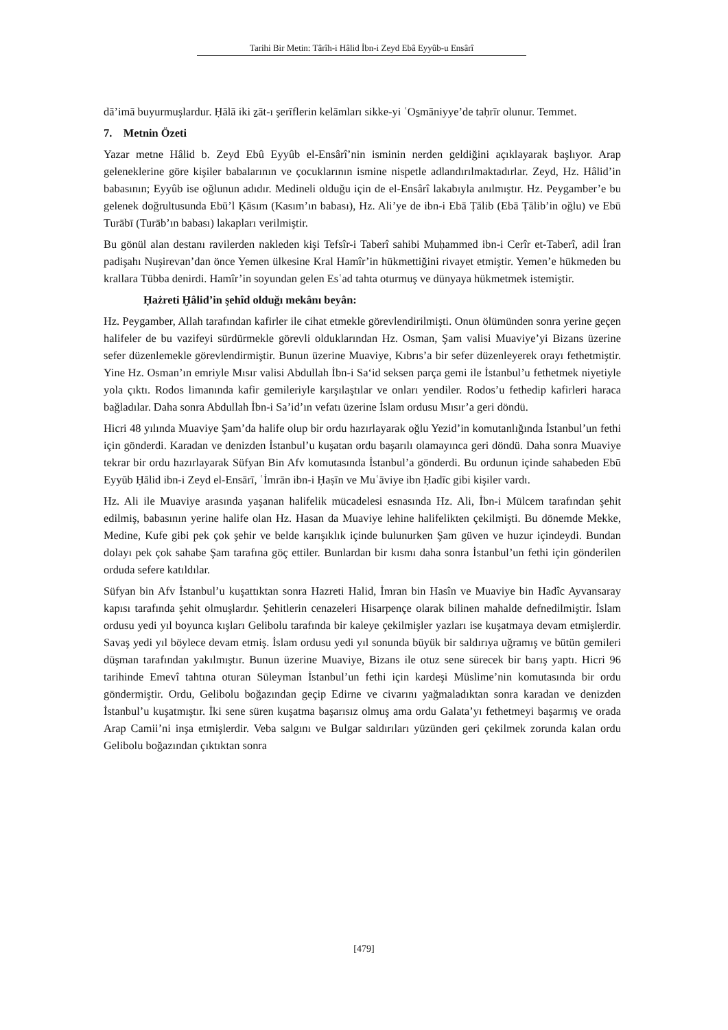Tarihi Bir Metin: Târîh-i Hâlid İbn-i Zeyd Ebâ Eyyûb-u Ensârî
dā’imā buyurmuşlardur. Ḥālā iki ẕāt-ı şerīflerin kelāmları sikke-yi ʿOs̱māniyye’de taḥrīr olunur. Temmet.
7. Metnin Özeti
Yazar metne Hâlid b. Zeyd Ebû Eyyûb el-Ensârî’nin isminin nerden geldiğini açıklayarak başlıyor. Arap geleneklerine göre kişiler babalarının ve çocuklarının ismine nispetle adlandırılmaktadırlar. Zeyd, Hz. Hâlid’in babasının; Eyyûb ise oğlunun adıdır. Medineli olduğu için de el-Ensârî lakabıyla anılmıştır. Hz. Peygamber’e bu gelenek doğrultusunda Ebū’l Ḳāsım (Kasım’ın babası), Hz. Ali’ye de ibn-i Ebā Ṭālib (Ebā Ṭālib’in oğlu) ve Ebū Turābī (Turāb’ın babası) lakapları verilmiştir.
Bu gönül alan destanı ravilerden nakleden kişi Tefsîr-i Taberî sahibi Muḥammed ibn-i Cerîr et-Taberî, adil İran padişahı Nuşirevan’dan önce Yemen ülkesine Kral Hamîr’in hükmettiğini rivayet etmiştir. Yemen’e hükmeden bu krallara Tübba denirdi. Hamîr’in soyundan gelen Esʿad tahta oturmuş ve dünyaya hükmetmek istemiştir.
Ḥażreti Ḫâlid’in şehîd olduğı mekânı beyân:
Hz. Peygamber, Allah tarafından kafirler ile cihat etmekle görevlendirilmişti. Onun ölümünden sonra yerine geçen halifeler de bu vazifeyi sürdürmekle görevli olduklarından Hz. Osman, Şam valisi Muaviye’yi Bizans üzerine sefer düzenlemekle görevlendirmiştir. Bunun üzerine Muaviye, Kıbrıs’a bir sefer düzenleyerek orayı fethetmiştir. Yine Hz. Osman’ın emriyle Mısır valisi Abdullah İbn-i Sa‘id seksen parça gemi ile İstanbul’u fethetmek niyetiyle yola çıktı. Rodos limanında kafir gemileriyle karşılaştılar ve onları yendiler. Rodos’u fethedip kafirleri haraca bağladılar. Daha sonra Abdullah İbn-i Sa’id’ın vefatı üzerine İslam ordusu Mısır’a geri döndü.
Hicri 48 yılında Muaviye Şam’da halife olup bir ordu hazırlayarak oğlu Yezid’in komutanlığında İstanbul’un fethi için gönderdi. Karadan ve denizden İstanbul’u kuşatan ordu başarılı olamayınca geri döndü. Daha sonra Muaviye tekrar bir ordu hazırlayarak Süfyan Bin Afv komutasında İstanbul’a gönderdi. Bu ordunun içinde sahabeden Ebū Eyyūb Ḥālid ibn-i Zeyd el-Ensārī, ʿİmrān ibn-i Ḥaṣīn ve Muʿāviye ibn Ḥadīc gibi kişiler vardı.
Hz. Ali ile Muaviye arasında yaşanan halifelik mücadelesi esnasında Hz. Ali, İbn-i Mülcem tarafından şehit edilmiş, babasının yerine halife olan Hz. Hasan da Muaviye lehine halifelikten çekilmişti. Bu dönemde Mekke, Medine, Kufe gibi pek çok şehir ve belde karışıklık içinde bulunurken Şam güven ve huzur içindeydi. Bundan dolayı pek çok sahabe Şam tarafına göç ettiler. Bunlardan bir kısmı daha sonra İstanbul’un fethi için gönderilen orduda sefere katıldılar.
Süfyan bin Afv İstanbul’u kuşattıktan sonra Hazreti Halid, İmran bin Hasîn ve Muaviye bin Hadîc Ayvansaray kapısı tarafında şehit olmuşlardır. Şehitlerin cenazeleri Hisarpençe olarak bilinen mahalde defnedilmiştir. İslam ordusu yedi yıl boyunca kışları Gelibolu tarafında bir kaleye çekilmişler yazları ise kuşatmaya devam etmişlerdir. Savaş yedi yıl böylece devam etmiş. İslam ordusu yedi yıl sonunda büyük bir saldırıya uğramış ve bütün gemileri düşman tarafından yakılmıştır. Bunun üzerine Muaviye, Bizans ile otuz sene sürecek bir barış yaptı. Hicri 96 tarihinde Emevî tahtına oturan Süleyman İstanbul’un fethi için kardeşi Müslime’nin komutasında bir ordu göndermiştir. Ordu, Gelibolu boğazından geçip Edirne ve civarını yağmaladıktan sonra karadan ve denizden İstanbul’u kuşatmıştır. İki sene süren kuşatma başarısız olmuş ama ordu Galata’yı fethetmeyi başarmış ve orada Arap Camii’ni inşa etmişlerdir. Veba salgını ve Bulgar saldırıları yüzünden geri çekilmek zorunda kalan ordu Gelibolu boğazından çıktıktan sonra
[479]